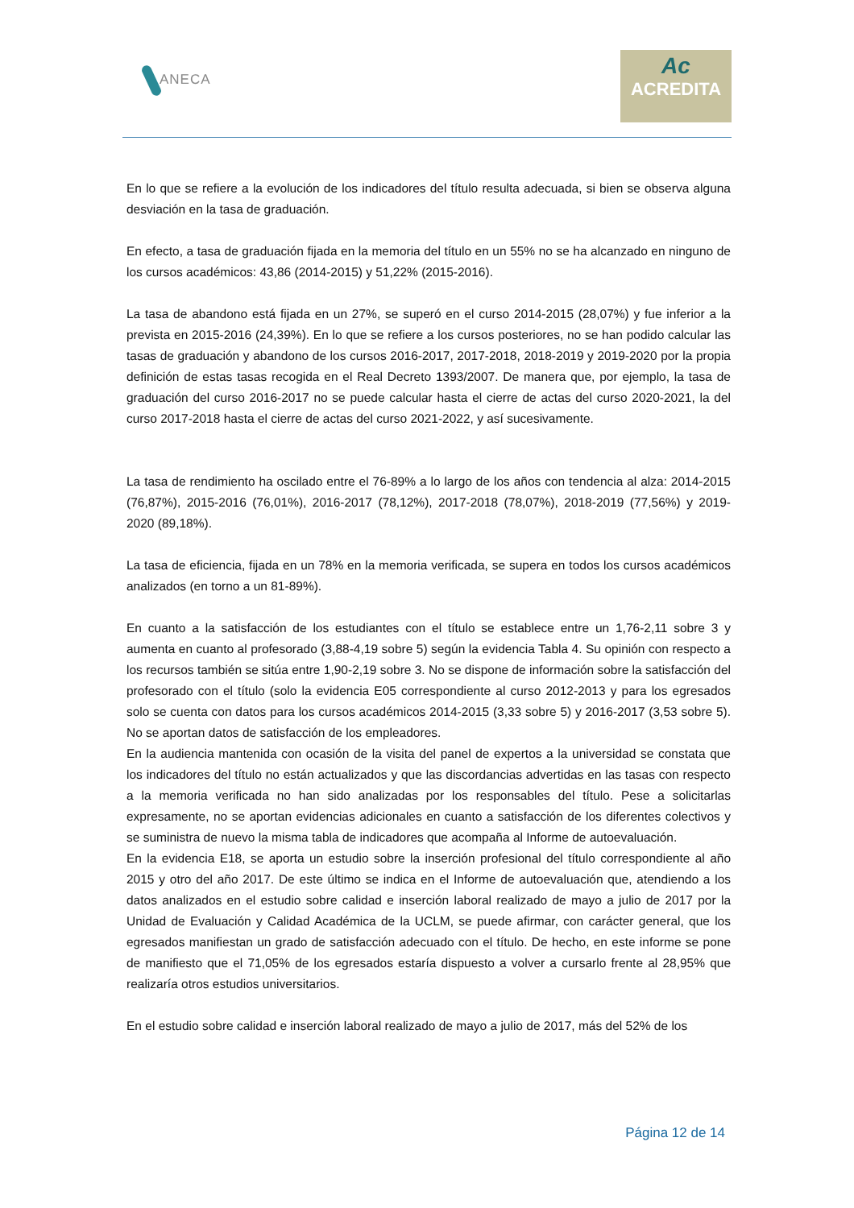ANECA
Ac
ACREDITA
En lo que se refiere a la evolución de los indicadores del título resulta adecuada, si bien se observa alguna desviación en la tasa de graduación.
En efecto, a tasa de graduación fijada en la memoria del título en un 55% no se ha alcanzado en ninguno de los cursos académicos: 43,86 (2014-2015) y 51,22% (2015-2016).
La tasa de abandono está fijada en un 27%, se superó en el curso 2014-2015 (28,07%) y fue inferior a la prevista en 2015-2016 (24,39%). En lo que se refiere a los cursos posteriores, no se han podido calcular las tasas de graduación y abandono de los cursos 2016-2017, 2017-2018, 2018-2019 y 2019-2020 por la propia definición de estas tasas recogida en el Real Decreto 1393/2007. De manera que, por ejemplo, la tasa de graduación del curso 2016-2017 no se puede calcular hasta el cierre de actas del curso 2020-2021, la del curso 2017-2018 hasta el cierre de actas del curso 2021-2022, y así sucesivamente.
La tasa de rendimiento ha oscilado entre el 76-89% a lo largo de los años con tendencia al alza: 2014-2015 (76,87%), 2015-2016 (76,01%), 2016-2017 (78,12%), 2017-2018 (78,07%), 2018-2019 (77,56%) y 2019-2020 (89,18%).
La tasa de eficiencia, fijada en un 78% en la memoria verificada, se supera en todos los cursos académicos analizados (en torno a un 81-89%).
En cuanto a la satisfacción de los estudiantes con el título se establece entre un 1,76-2,11 sobre 3 y aumenta en cuanto al profesorado (3,88-4,19 sobre 5) según la evidencia Tabla 4. Su opinión con respecto a los recursos también se sitúa entre 1,90-2,19 sobre 3. No se dispone de información sobre la satisfacción del profesorado con el título (solo la evidencia E05 correspondiente al curso 2012-2013 y para los egresados solo se cuenta con datos para los cursos académicos 2014-2015 (3,33 sobre 5) y 2016-2017 (3,53 sobre 5). No se aportan datos de satisfacción de los empleadores.
En la audiencia mantenida con ocasión de la visita del panel de expertos a la universidad se constata que los indicadores del título no están actualizados y que las discordancias advertidas en las tasas con respecto a la memoria verificada no han sido analizadas por los responsables del título. Pese a solicitarlas expresamente, no se aportan evidencias adicionales en cuanto a satisfacción de los diferentes colectivos y se suministra de nuevo la misma tabla de indicadores que acompaña al Informe de autoevaluación.
En la evidencia E18, se aporta un estudio sobre la inserción profesional del título correspondiente al año 2015 y otro del año 2017. De este último se indica en el Informe de autoevaluación que, atendiendo a los datos analizados en el estudio sobre calidad e inserción laboral realizado de mayo a julio de 2017 por la Unidad de Evaluación y Calidad Académica de la UCLM, se puede afirmar, con carácter general, que los egresados manifiestan un grado de satisfacción adecuado con el título. De hecho, en este informe se pone de manifiesto que el 71,05% de los egresados estaría dispuesto a volver a cursarlo frente al 28,95% que realizaría otros estudios universitarios.
En el estudio sobre calidad e inserción laboral realizado de mayo a julio de 2017, más del 52% de los
Página 12 de 14